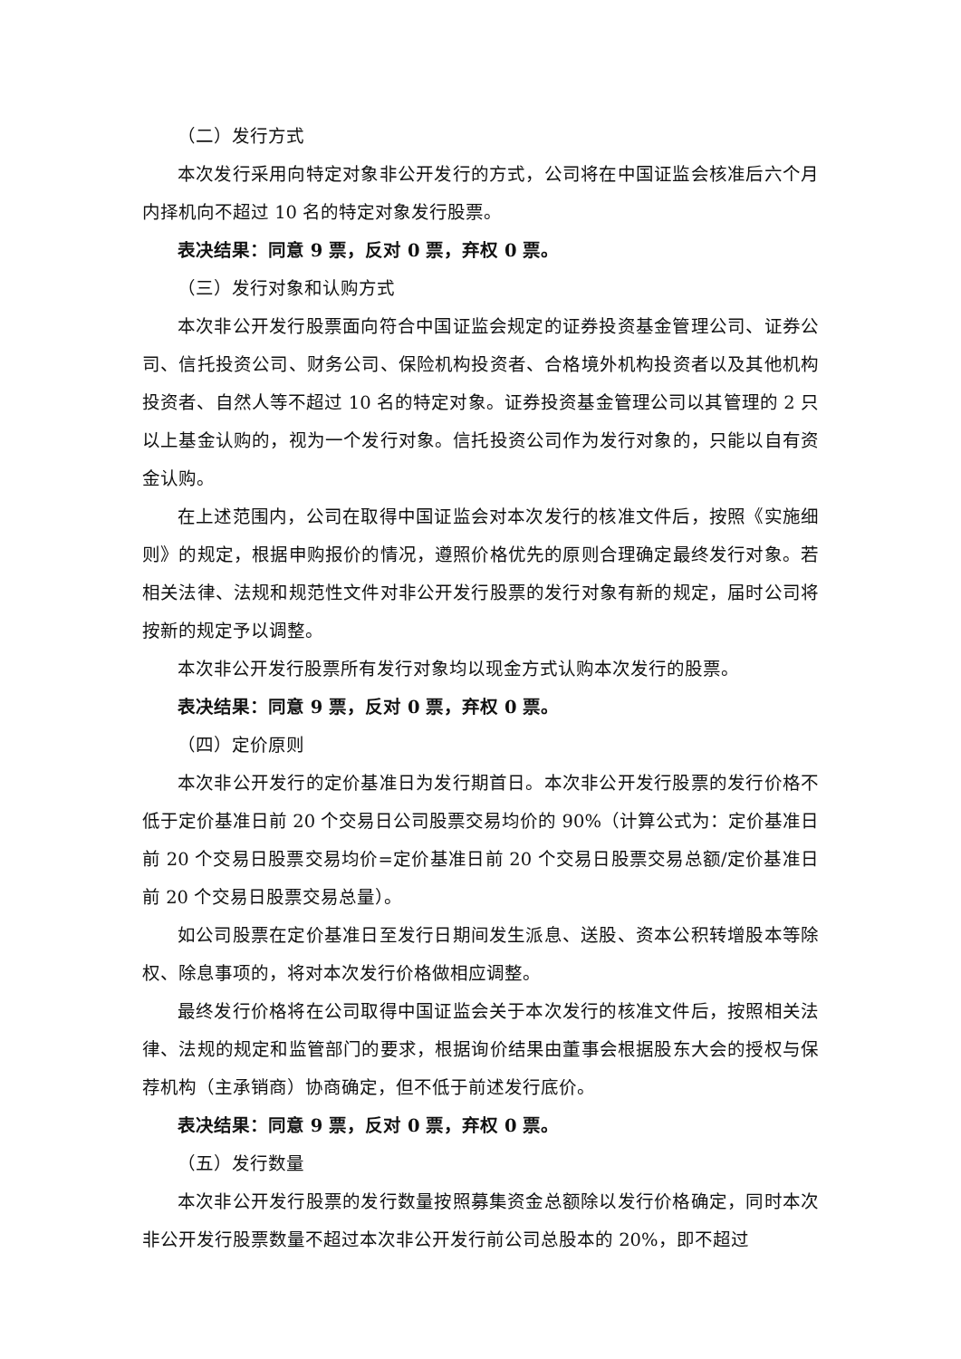（二）发行方式
本次发行采用向特定对象非公开发行的方式，公司将在中国证监会核准后六个月内择机向不超过 10 名的特定对象发行股票。
表决结果：同意 9 票，反对 0 票，弃权 0 票。
（三）发行对象和认购方式
本次非公开发行股票面向符合中国证监会规定的证券投资基金管理公司、证券公司、信托投资公司、财务公司、保险机构投资者、合格境外机构投资者以及其他机构投资者、自然人等不超过 10 名的特定对象。证券投资基金管理公司以其管理的 2 只以上基金认购的，视为一个发行对象。信托投资公司作为发行对象的，只能以自有资金认购。
在上述范围内，公司在取得中国证监会对本次发行的核准文件后，按照《实施细则》的规定，根据申购报价的情况，遵照价格优先的原则合理确定最终发行对象。若相关法律、法规和规范性文件对非公开发行股票的发行对象有新的规定，届时公司将按新的规定予以调整。
本次非公开发行股票所有发行对象均以现金方式认购本次发行的股票。
表决结果：同意 9 票，反对 0 票，弃权 0 票。
（四）定价原则
本次非公开发行的定价基准日为发行期首日。本次非公开发行股票的发行价格不低于定价基准日前 20 个交易日公司股票交易均价的 90%（计算公式为：定价基准日前 20 个交易日股票交易均价=定价基准日前 20 个交易日股票交易总额/定价基准日前 20 个交易日股票交易总量）。
如公司股票在定价基准日至发行日期间发生派息、送股、资本公积转增股本等除权、除息事项的，将对本次发行价格做相应调整。
最终发行价格将在公司取得中国证监会关于本次发行的核准文件后，按照相关法律、法规的规定和监管部门的要求，根据询价结果由董事会根据股东大会的授权与保荐机构（主承销商）协商确定，但不低于前述发行底价。
表决结果：同意 9 票，反对 0 票，弃权 0 票。
（五）发行数量
本次非公开发行股票的发行数量按照募集资金总额除以发行价格确定，同时本次非公开发行股票数量不超过本次非公开发行前公司总股本的 20%，即不超过